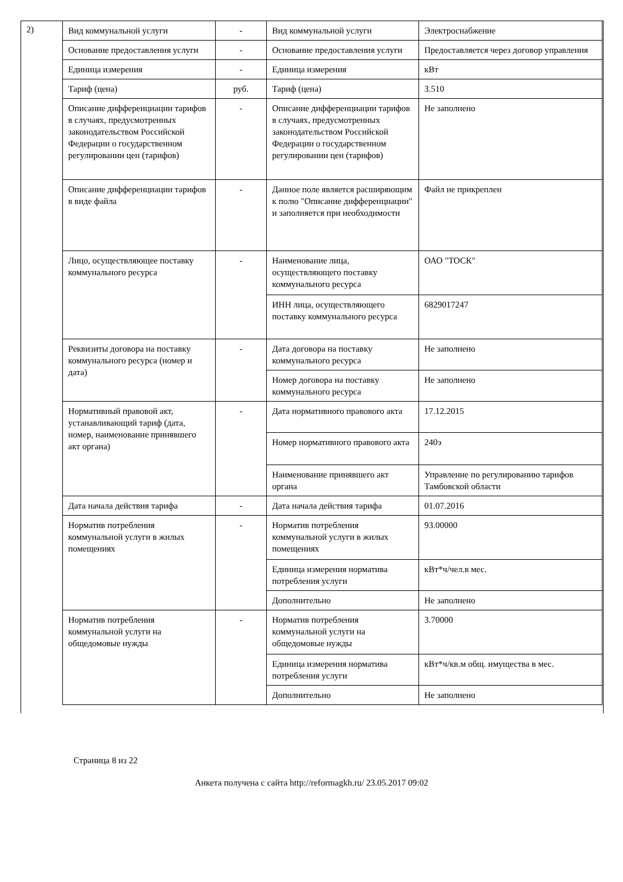2)
| Вид коммунальной услуги | - | Вид коммунальной услуги | Электроснабжение |
| Основание предоставления услуги | - | Основание предоставления услуги | Предоставляется через договор управления |
| Единица измерения | - | Единица измерения | кВт |
| Тариф (цена) | руб. | Тариф (цена) | 3.510 |
| Описание дифференциации тарифов в случаях, предусмотренных законодательством Российской Федерации о государственном регулировании цен (тарифов) | - | Описание дифференциации тарифов в случаях, предусмотренных законодательством Российской Федерации о государственном регулировании цен (тарифов) | Не заполнено |
| Описание дифференциации тарифов в виде файла | - | Данное поле является расширяющим к полю "Описание дифференциации" и заполняется при необходимости | Файл не прикреплен |
| Лицо, осуществляющее поставку коммунального ресурса | - | Наименование лица, осуществляющего поставку коммунального ресурса | ОАО "ТОСК" |
| | | ИНН лица, осуществляющего поставку коммунального ресурса | 6829017247 |
| Реквизиты договора на поставку коммунального ресурса (номер и дата) | - | Дата договора на поставку коммунального ресурса | Не заполнено |
| | | Номер договора на поставку коммунального ресурса | Не заполнено |
| Нормативный правовой акт, устанавливающий тариф (дата, номер, наименование принявшего акт органа) | - | Дата нормативного правового акта | 17.12.2015 |
| | | Номер нормативного правового акта | 240э |
| | | Наименование принявшего акт органа | Управление по регулированию тарифов Тамбовской области |
| Дата начала действия тарифа | - | Дата начала действия тарифа | 01.07.2016 |
| Норматив потребления коммунальной услуги в жилых помещениях | - | Норматив потребления коммунальной услуги в жилых помещениях | 93.00000 |
| | | Единица измерения норматива потребления услуги | кВт*ч/чел.в мес. |
| | | Дополнительно | Не заполнено |
| Норматив потребления коммунальной услуги на общедомовые нужды | - | Норматив потребления коммунальной услуги на общедомовые нужды | 3.70000 |
| | | Единица измерения норматива потребления услуги | кВт*ч/кв.м общ. имущества в мес. |
| | | Дополнительно | Не заполнено |
Страница 8 из 22
Анкета получена с сайта http://reformagkh.ru/ 23.05.2017 09:02